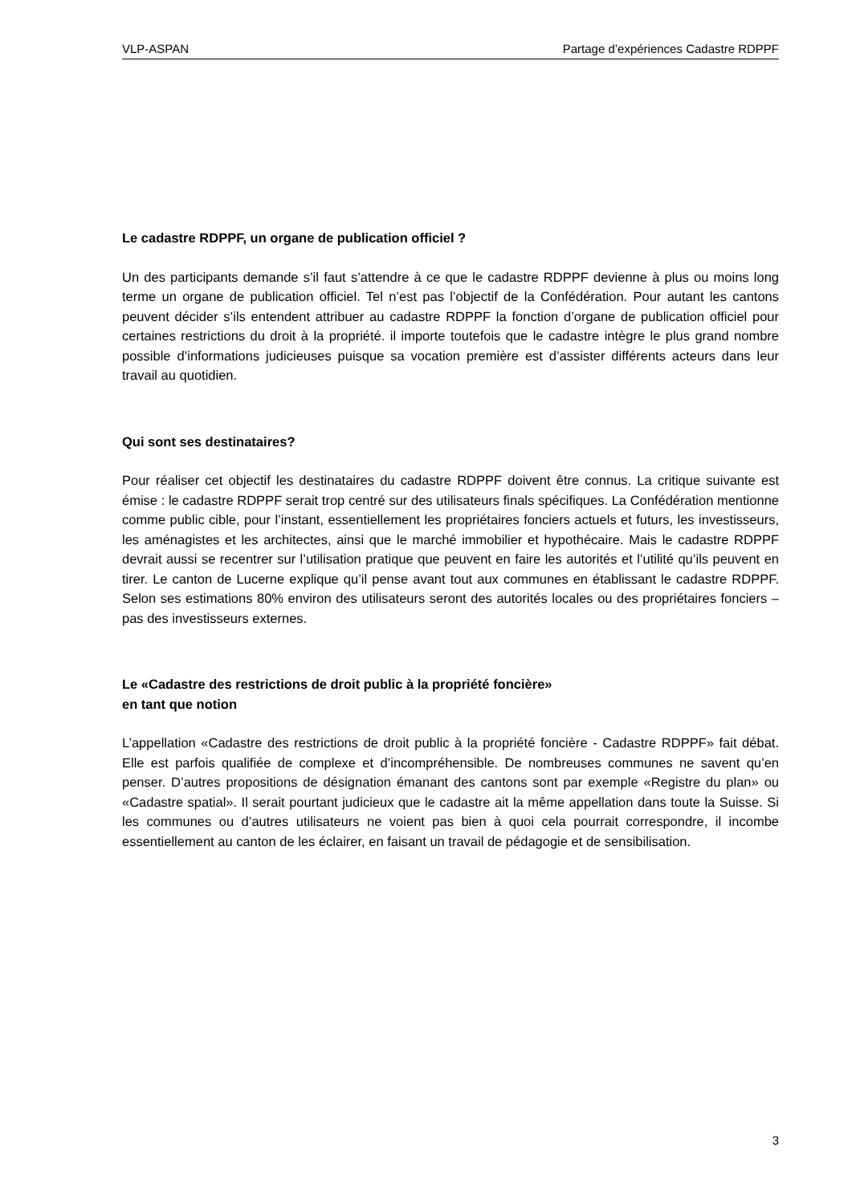VLP-ASPAN Partage d’expériences Cadastre RDPPF
Le cadastre RDPPF, un organe de publication officiel ?
Un des participants demande s’il faut s’attendre à ce que le cadastre RDPPF devienne à plus ou moins long terme un organe de publication officiel. Tel n’est pas l’objectif de la Confédération. Pour autant les cantons peuvent décider s’ils entendent attribuer au cadastre RDPPF la fonction d’organe de publication officiel pour certaines restrictions du droit à la propriété. il importe toutefois que le cadastre intègre le plus grand nombre possible d’informations judicieuses puisque sa vocation première est d’assister différents acteurs dans leur travail au quotidien.
Qui sont ses destinataires?
Pour réaliser cet objectif les destinataires du cadastre RDPPF doivent être connus. La critique suivante est émise : le cadastre RDPPF serait trop centré sur des utilisateurs finals spécifiques. La Confédération mentionne comme public cible, pour l’instant, essentiellement les propriétaires fonciers actuels et futurs, les investisseurs, les aménagistes et les architectes, ainsi que le marché immobilier et hypothécaire. Mais le cadastre RDPPF devrait aussi se recentrer sur l’utilisation pratique que peuvent en faire les autorités et l’utilité qu’ils peuvent en tirer. Le canton de Lucerne explique qu’il pense avant tout aux communes en établissant le cadastre RDPPF. Selon ses estimations 80% environ des utilisateurs seront des autorités locales ou des propriétaires fonciers – pas des investisseurs externes.
Le «Cadastre des restrictions de droit public à la propriété foncière»
en tant que notion
L’appellation «Cadastre des restrictions de droit public à la propriété foncière - Cadastre RDPPF» fait débat. Elle est parfois qualifiée de complexe et d’incompréhensible. De nombreuses communes ne savent qu’en penser. D’autres propositions de désignation émanant des cantons sont par exemple «Registre du plan» ou «Cadastre spatial». Il serait pourtant judicieux que le cadastre ait la même appellation dans toute la Suisse. Si les communes ou d’autres utilisateurs ne voient pas bien à quoi cela pourrait correspondre, il incombe essentiellement au canton de les éclairer, en faisant un travail de pédagogie et de sensibilisation.
3